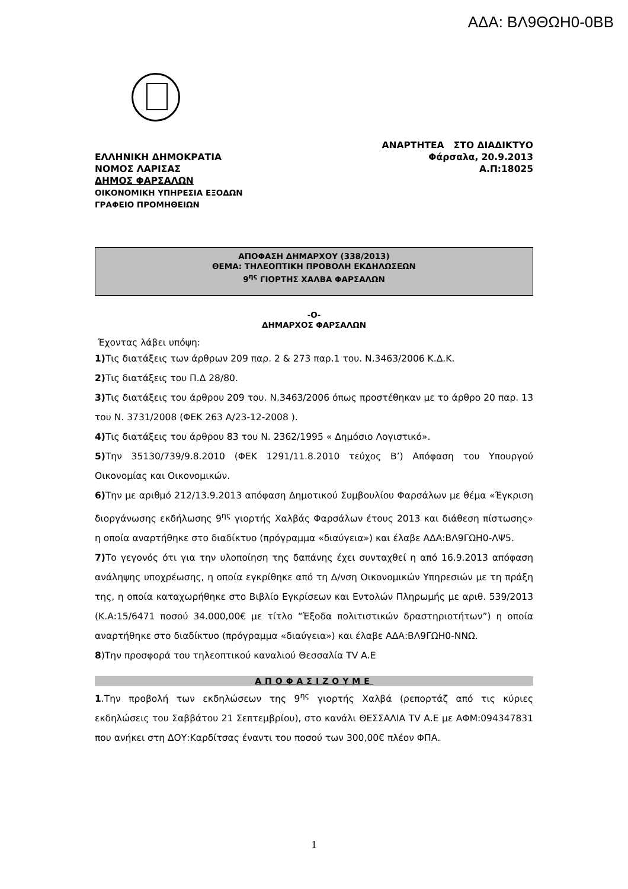ΑΔΑ: ΒΛ9ΘΩΗ0-0ΒΒ
ΕΛΛΗΝΙΚΗ ΔΗΜΟΚΡΑΤΙΑ
ΝΟΜΟΣ ΛΑΡΙΣΑΣ
ΔΗΜΟΣ ΦΑΡΣΑΛΩΝ
ΟΙΚΟΝΟΜΙΚΗ ΥΠΗΡΕΣΙΑ ΕΞΟΔΩΝ
ΓΡΑΦΕΙΟ ΠΡΟΜΗΘΕΙΩΝ
ΑΝΑΡΤΗΤΕΑ ΣΤΟ ΔΙΑΔΙΚΤΥΟ
Φάρσαλα, 20.9.2013
Α.Π:18025
ΑΠΟΦΑΣΗ ΔΗΜΑΡΧΟΥ (338/2013)
ΘΕΜΑ: ΤΗΛΕΟΠΤΙΚΗ ΠΡΟΒΟΛΗ ΕΚΔΗΛΩΣΕΩΝ
9<sup>ης</sup> ΓΙΟΡΤΗΣ ΧΑΛΒΑ ΦΑΡΣΑΛΩΝ
-Ο-
ΔΗΜΑΡΧΟΣ ΦΑΡΣΑΛΩΝ
Έχοντας λάβει υπόψη:
1) Τις διατάξεις των άρθρων 209 παρ. 2 & 273 παρ.1 του. Ν.3463/2006 Κ.Δ.Κ.
2) Τις διατάξεις του Π.Δ 28/80.
3) Τις διατάξεις του άρθρου 209 του. Ν.3463/2006 όπως προστέθηκαν με το άρθρο 20 παρ. 13 του Ν. 3731/2008 (ΦΕΚ 263 Α/23-12-2008 ).
4) Τις διατάξεις του άρθρου 83 του Ν. 2362/1995 « Δημόσιο Λογιστικό».
5) Την 35130/739/9.8.2010 (ΦΕΚ 1291/11.8.2010 τεύχος Β’) Απόφαση του Υπουργού Οικονομίας και Οικονομικών.
6) Την με αριθμό 212/13.9.2013 απόφαση Δημοτικού Συμβουλίου Φαρσάλων με θέμα «Έγκριση διοργάνωσης εκδήλωσης 9<sup>ης</sup> γιορτής Χαλβάς Φαρσάλων έτους 2013 και διάθεση πίστωσης» η οποία αναρτήθηκε στο διαδίκτυο (πρόγραμμα «διαύγεια») και έλαβε ΑΔΑ:ΒΛ9ΓΩΗ0-ΛΨ5.
7) Το γεγονός ότι για την υλοποίηση της δαπάνης έχει συνταχθεί η από 16.9.2013 απόφαση ανάληψης υποχρέωσης, η οποία εγκρίθηκε από τη Δ/νση Οικονομικών Υπηρεσιών με τη πράξη της, η οποία καταχωρήθηκε στο Βιβλίο Εγκρίσεων και Εντολών Πληρωμής με αριθ. 539/2013 (Κ.Α:15/6471 ποσού 34.000,00€ με τίτλο “Έξοδα πολιτιστικών δραστηριοτήτων”) η οποία αναρτήθηκε στο διαδίκτυο (πρόγραμμα «διαύγεια») και έλαβε ΑΔΑ:ΒΛ9ΓΩΗ0-ΝΝΩ.
8)Την προσφορά του τηλεοπτικού καναλιού Θεσσαλία TV Α.Ε
ΑΠΟΦΑΣΙΖΟΥΜΕ
1.Την προβολή των εκδηλώσεων της 9<sup>ης</sup> γιορτής Χαλβά (ρεπορτάζ από τις κύριες εκδηλώσεις του Σαββάτου 21 Σεπτεμβρίου), στο κανάλι ΘΕΣΣΑΛΙΑ TV Α.Ε με ΑΦΜ:094347831 που ανήκει στη ΔΟΥ:Καρδίτσας έναντι του ποσού των 300,00€ πλέον ΦΠΑ.
1